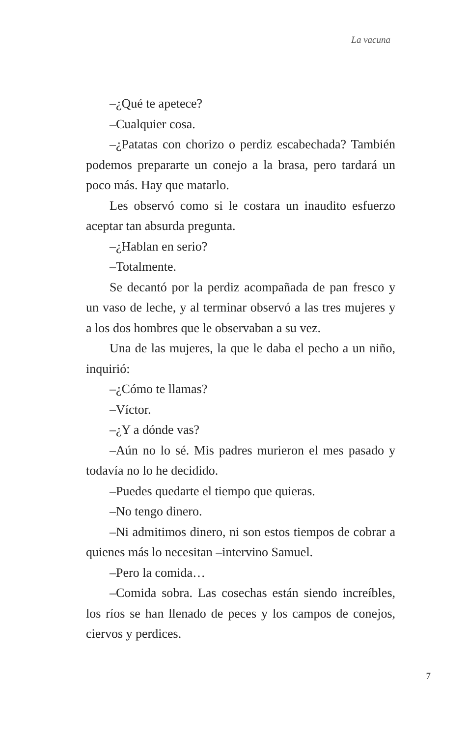La vacuna
–¿Qué te apetece?
–Cualquier cosa.
–¿Patatas con chorizo o perdiz escabechada? También podemos prepararte un conejo a la brasa, pero tardará un poco más. Hay que matarlo.
Les observó como si le costara un inaudito esfuerzo aceptar tan absurda pregunta.
–¿Hablan en serio?
–Totalmente.
Se decantó por la perdiz acompañada de pan fresco y un vaso de leche, y al terminar observó a las tres mujeres y a los dos hombres que le observaban a su vez.
Una de las mujeres, la que le daba el pecho a un niño, inquirió:
–¿Cómo te llamas?
–Víctor.
–¿Y a dónde vas?
–Aún no lo sé. Mis padres murieron el mes pasado y todavía no lo he decidido.
–Puedes quedarte el tiempo que quieras.
–No tengo dinero.
–Ni admitimos dinero, ni son estos tiempos de cobrar a quienes más lo necesitan –intervino Samuel.
–Pero la comida…
–Comida sobra. Las cosechas están siendo increíbles, los ríos se han llenado de peces y los campos de conejos, ciervos y perdices.
7